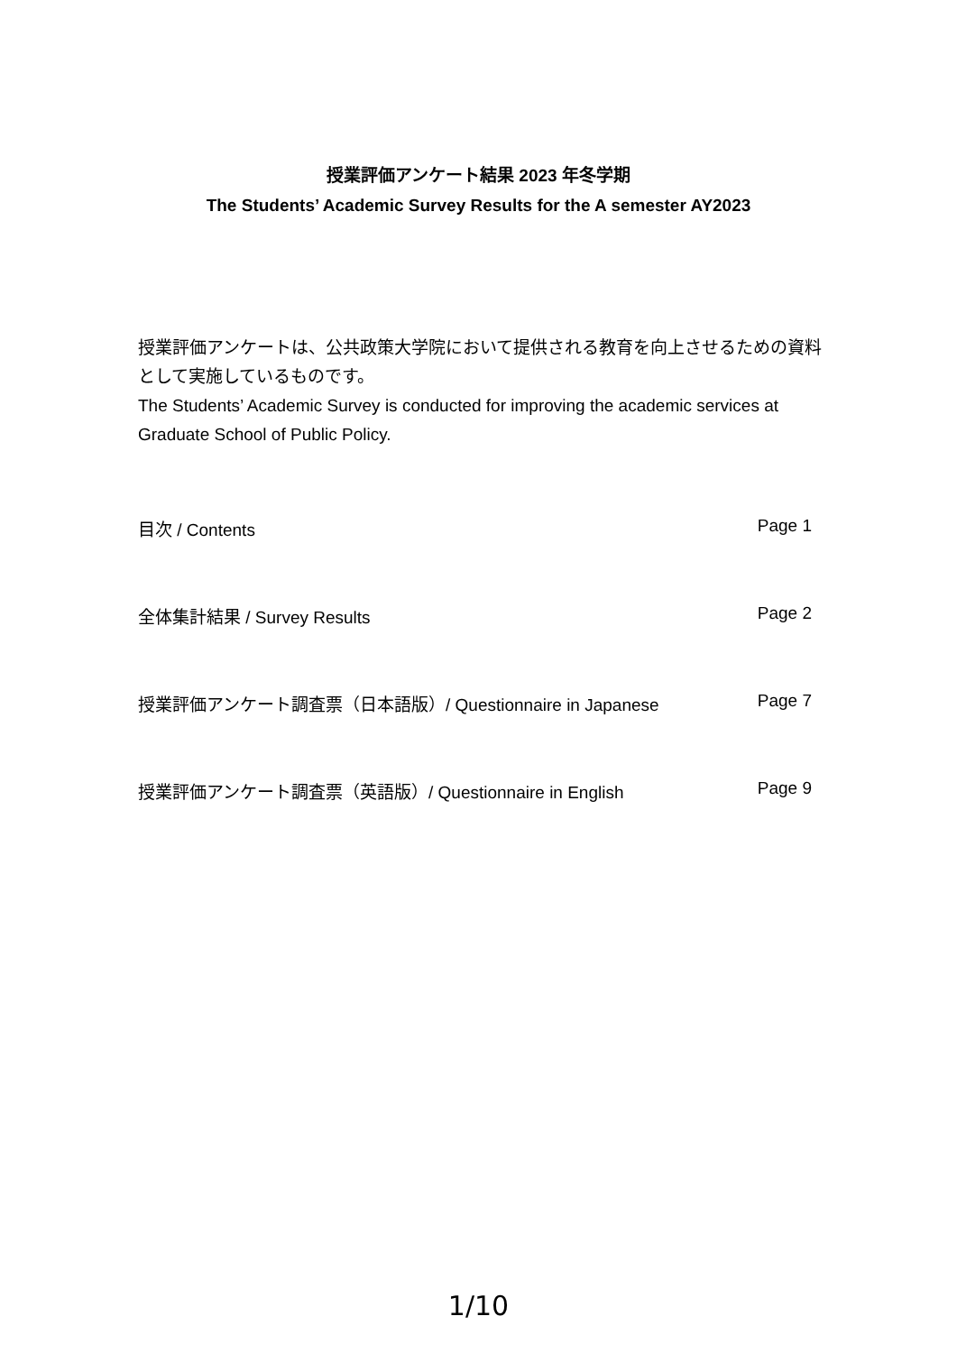授業評価アンケート結果 2023 年冬学期
The Students’ Academic Survey Results for the A semester AY2023
授業評価アンケートは、公共政策大学院において提供される教育を向上させるための資料として実施しているものです。
The Students’ Academic Survey is conducted for improving the academic services at Graduate School of Public Policy.
目次 / Contents Page 1
全体集計結果 / Survey Results Page 2
授業評価アンケート調査票（日本語版）/ Questionnaire in Japanese Page 7
授業評価アンケート調査票（英語版）/ Questionnaire in English Page 9
1/10